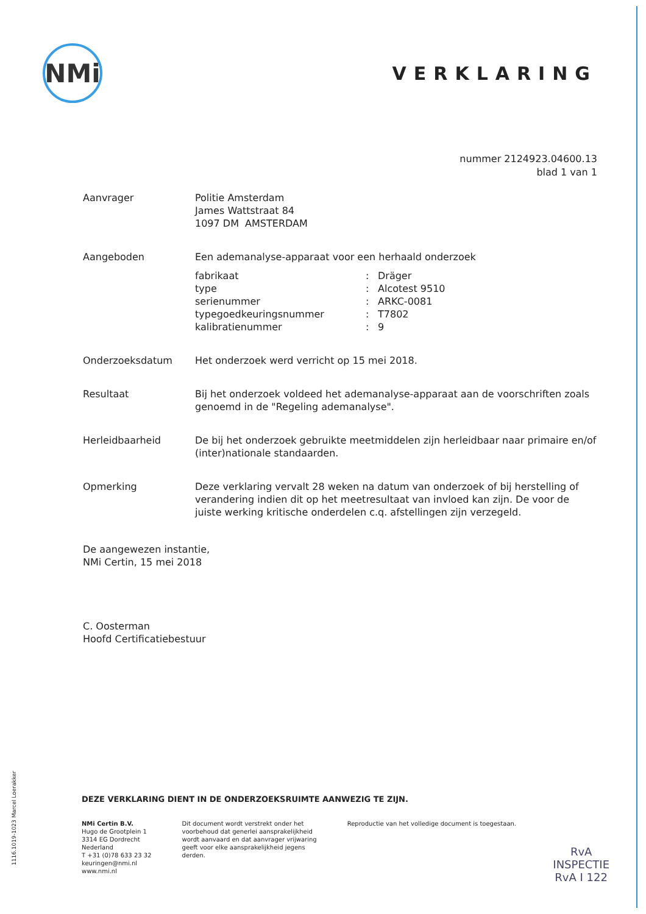NMi
VERKLARING
nummer 2124923.04600.13
blad 1 van 1
Aanvrager Politie Amsterdam
James Wattstraat 84
1097 DM AMSTERDAM
Aangeboden Een ademanalyse-apparaat voor een herhaald onderzoek
| fabrikaat | : | Dräger |
| type | : | Alcotest 9510 |
| serienummer | : | ARKC-0081 |
| typegoedkeuringsnummer | : | T7802 |
| kalibratienummer | : | 9 |
Onderzoeksdatum Het onderzoek werd verricht op 15 mei 2018.
Resultaat Bij het onderzoek voldeed het ademanalyse-apparaat aan de voorschriften zoals genoemd in de "Regeling ademanalyse".
Herleidbaarheid De bij het onderzoek gebruikte meetmiddelen zijn herleidbaar naar primaire en/of (inter)nationale standaarden.
Opmerking Deze verklaring vervalt 28 weken na datum van onderzoek of bij herstelling of verandering indien dit op het meetresultaat van invloed kan zijn. De voor de juiste werking kritische onderdelen c.q. afstellingen zijn verzegeld.
De aangewezen instantie,
NMi Certin, 15 mei 2018
C. Oosterman
Hoofd Certificatiebestuur
DEZE VERKLARING DIENT IN DE ONDERZOEKSRUIMTE AANWEZIG TE ZIJN.
NMi Certin B.V.
Hugo de Grootplein 1
3314 EG Dordrecht
Nederland
T +31 (0)78 633 23 32
keuringen@nmi.nl
www.nmi.nl
Dit document wordt verstrekt onder het
voorbehoud dat generlei aansprakelijkheid
wordt aanvaard en dat aanvrager vrijwaring
geeft voor elke aansprakelijkheid jegens
derden.
Reproductie van het volledige document is toegestaan.
1116.1019-1023 Marcel Loerakker
RvA
INSPECTIE
RvA I 122